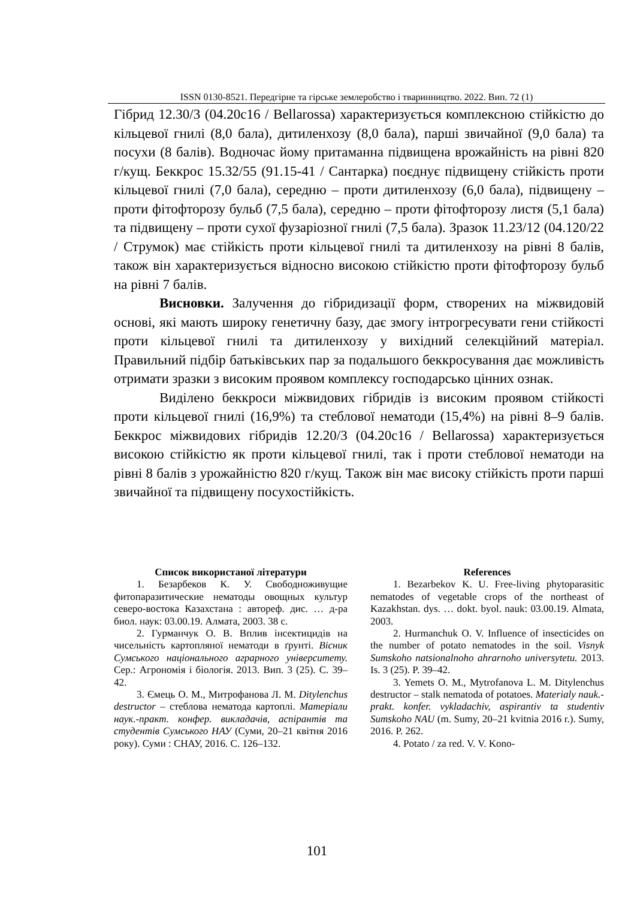ISSN 0130-8521. Передгірне та гірське землеробство і тваринництво. 2022. Вип. 72 (1)
Гібрид 12.30/3 (04.20с16 / Bellarossa) характеризується комплексною стійкістю до кільцевої гнилі (8,0 бала), дитиленхозу (8,0 бала), парші звичайної (9,0 бала) та посухи (8 балів). Водночас йому притаманна підвищена врожайність на рівні 820 г/кущ. Беккрос 15.32/55 (91.15-41 / Сантарка) поєднує підвищену стійкість проти кільцевої гнилі (7,0 бала), середню – проти дитиленхозу (6,0 бала), підвищену – проти фітофторозу бульб (7,5 бала), середню – проти фітофторозу листя (5,1 бала) та підвищену – проти сухої фузаріозної гнилі (7,5 бала). Зразок 11.23/12 (04.120/22 / Струмок) має стійкість проти кільцевої гнилі та дитиленхозу на рівні 8 балів, також він характеризується відносно високою стійкістю проти фітофторозу бульб на рівні 7 балів.
Висновки. Залучення до гібридизації форм, створених на міжвидовій основі, які мають широку генетичну базу, дає змогу інтрогресувати гени стійкості проти кільцевої гнилі та дитиленхозу у вихідний селекційний матеріал. Правильний підбір батьківських пар за подальшого беккросування дає можливість отримати зразки з високим проявом комплексу господарсько цінних ознак.
Виділено беккроси міжвидових гібридів із високим проявом стійкості проти кільцевої гнилі (16,9%) та стеблової нематоди (15,4%) на рівні 8–9 балів. Беккрос міжвидових гібридів 12.20/3 (04.20с16 / Bellarossa) характеризується високою стійкістю як проти кільцевої гнилі, так і проти стеблової нематоди на рівні 8 балів з урожайністю 820 г/кущ. Також він має високу стійкість проти парші звичайної та підвищену посухостійкість.
Список використаної літератури
1. Безарбеков К. У. Свободноживущие фитопаразитические нематоды овощных культур северо-востока Казахстана : автореф. дис. … д-ра биол. наук: 03.00.19. Алмата, 2003. 38 с.
2. Гурманчук О. В. Вплив інсектицидів на чисельність картопляної нематоди в ґрунті. Вісник Сумського національного аграрного університету. Сер.: Агрономія і біологія. 2013. Вип. 3 (25). С. 39–42.
3. Ємець О. М., Митрофанова Л. М. Ditylenchus destructor – стеблова нематода картоплі. Матеріали наук.-практ. конфер. викладачів, аспірантів та студентів Сумського НАУ (Суми, 20–21 квітня 2016 року). Суми : СНАУ, 2016. С. 126–132.
References
1. Bezarbekov K. U. Free-living phytoparasitic nematodes of vegetable crops of the northeast of Kazakhstan. dys. … dokt. byol. nauk: 03.00.19. Almata, 2003.
2. Hurmanchuk O. V. Influence of insecticides on the number of potato nematodes in the soil. Visnyk Sumskoho natsionalnoho ahrarnoho universytetu. 2013. Is. 3 (25). P. 39–42.
3. Yemets O. M., Mytrofanova L. M. Ditylenchus destructor – stalk nematoda of potatoes. Materialy nauk.-prakt. konfer. vykladachiv, aspirantiv ta studentiv Sumskoho NAU (m. Sumy, 20–21 kvitnia 2016 r.). Sumy, 2016. P. 262.
4. Potato / za red. V. V. Kono-
101